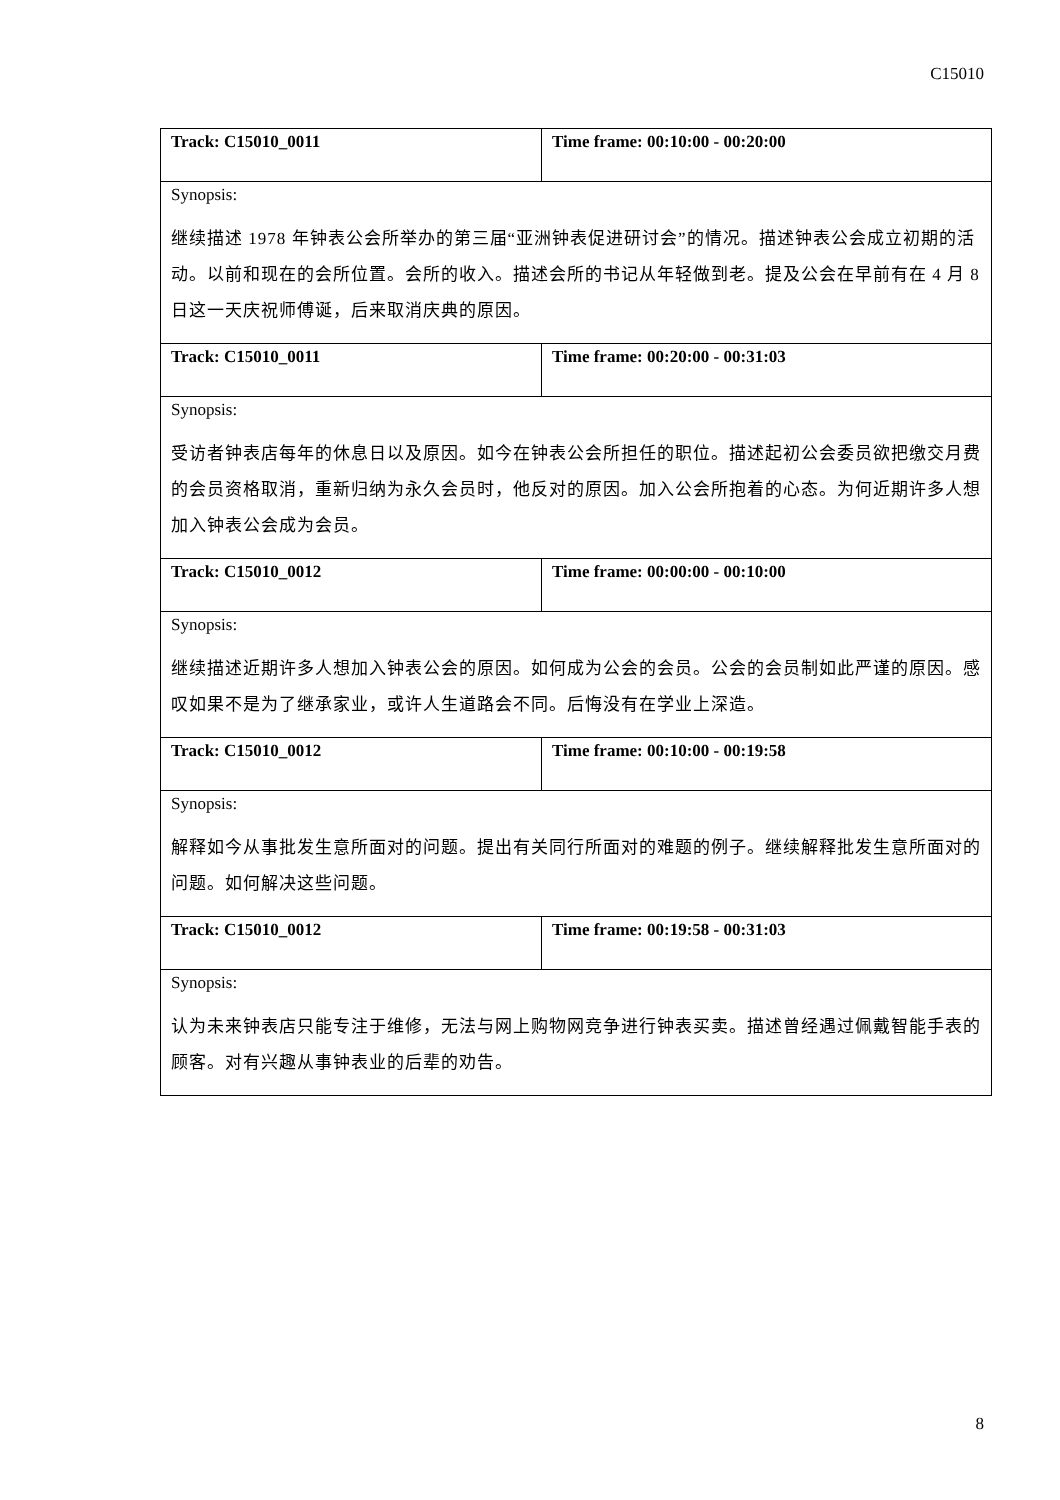C15010
| Track: C15010_0011 | Time frame: 00:10:00 - 00:20:00 |
| Synopsis: | |
| 继续描述 1978 年钟表公会所举办的第三届“亚洲钟表促进研讨会”的情况。描述钟表公会成立初期的活动。以前和现在的会所位置。会所的收入。描述会所的书记从年轻做到老。提及公会在早前有在 4 月 8 日这一天庆祝师傅诞，后来取消庆典的原因。 | |
| Track: C15010_0011 | Time frame: 00:20:00 - 00:31:03 |
| Synopsis: | |
| 受访者钟表店每年的休息日以及原因。如今在钟表公会所担任的职位。描述起初公会委员欲把缴交月费的会员资格取消，重新归纳为永久会员时，他反对的原因。加入公会所抱着的心态。为何近期许多人想加入钟表公会成为会员。 | |
| Track: C15010_0012 | Time frame: 00:00:00 - 00:10:00 |
| Synopsis: | |
| 继续描述近期许多人想加入钟表公会的原因。如何成为公会的会员。公会的会员制如此严谨的原因。感叹如果不是为了继承家业，或许人生道路会不同。后悔没有在学业上深造。 | |
| Track: C15010_0012 | Time frame: 00:10:00 - 00:19:58 |
| Synopsis: | |
| 解释如今从事批发生意所面对的问题。提出有关同行所面对的难题的例子。继续解释批发生意所面对的问题。如何解决这些问题。 | |
| Track: C15010_0012 | Time frame: 00:19:58 - 00:31:03 |
| Synopsis: | |
| 认为未来钟表店只能专注于维修，无法与网上购物网竞争进行钟表买卖。描述曾经遇过佩戴智能手表的顾客。对有兴趣从事钟表业的后辈的劝告。 | |
8